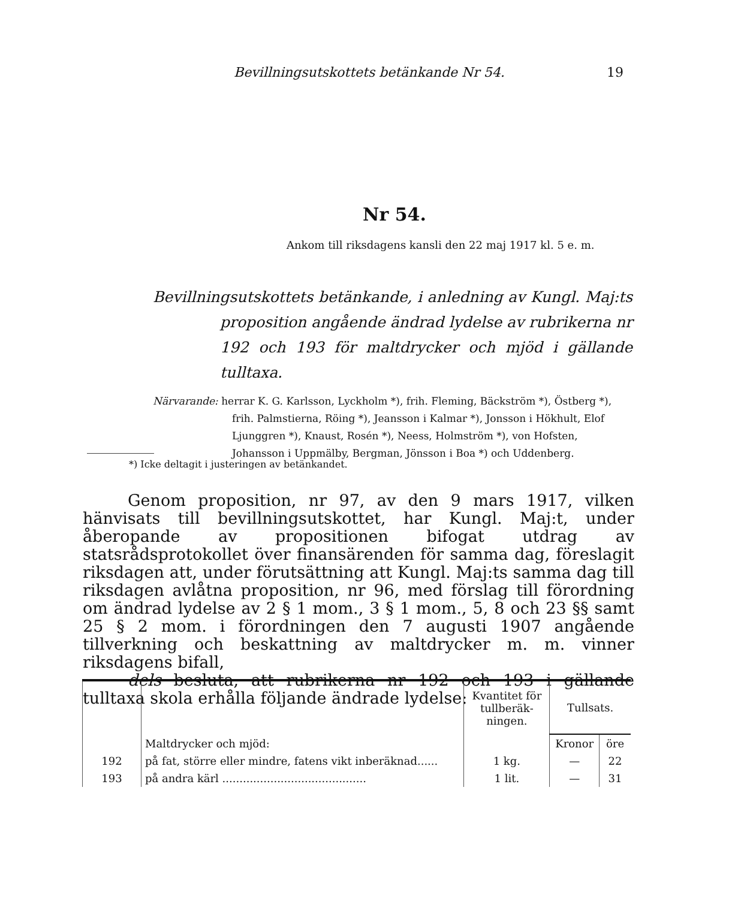Bevillningsutskottets betänkande Nr 54. 19
Nr 54.
Ankom till riksdagens kansli den 22 maj 1917 kl. 5 e. m.
Bevillningsutskottets betänkande, i anledning av Kungl. Maj:ts proposition angående ändrad lydelse av rubrikerna nr 192 och 193 för maltdrycker och mjöd i gällande tulltaxa.
Närvarande: herrar K. G. Karlsson, Lyckholm *), frih. Fleming, Bäckström *), Östberg *), frih. Palmstierna, Röing *), Jeansson i Kalmar *), Jonsson i Hökhult, Elof Ljunggren *), Knaust, Rosén *), Neess, Holmström *), von Hofsten, Johansson i Uppmälby, Bergman, Jönsson i Boa *) och Uddenberg.
*) Icke deltagit i justeringen av betänkandet.
Genom proposition, nr 97, av den 9 mars 1917, vilken hänvisats till bevillningsutskottet, har Kungl. Maj:t, under åberopande av propositionen bifogat utdrag av statsrådsprotokollet över finansärenden för samma dag, föreslagit riksdagen att, under förutsättning att Kungl. Maj:ts samma dag till riksdagen avlåtna proposition, nr 96, med förslag till förordning om ändrad lydelse av 2 § 1 mom., 3 § 1 mom., 5, 8 och 23 §§ samt 25 § 2 mom. i förordningen den 7 augusti 1907 angående tillverkning och beskattning av maltdrycker m. m. vinner riksdagens bifall,
dels besluta, att rubrikerna nr 192 och 193 i gällande tulltaxa skola erhålla följande ändrade lydelse:
| | | Kvantitet för tullberäk­ningen. | Tullsats. | |
| --- | --- | --- | --- | --- |
| | Maltdrycker och mjöd: | | Kronor | öre |
| 192 | på fat, större eller mindre, fatens vikt inberäknad...... | 1 kg. | — | 22 |
| 193 | på andra kärl .......................................... | 1 lit. | — | 31 |